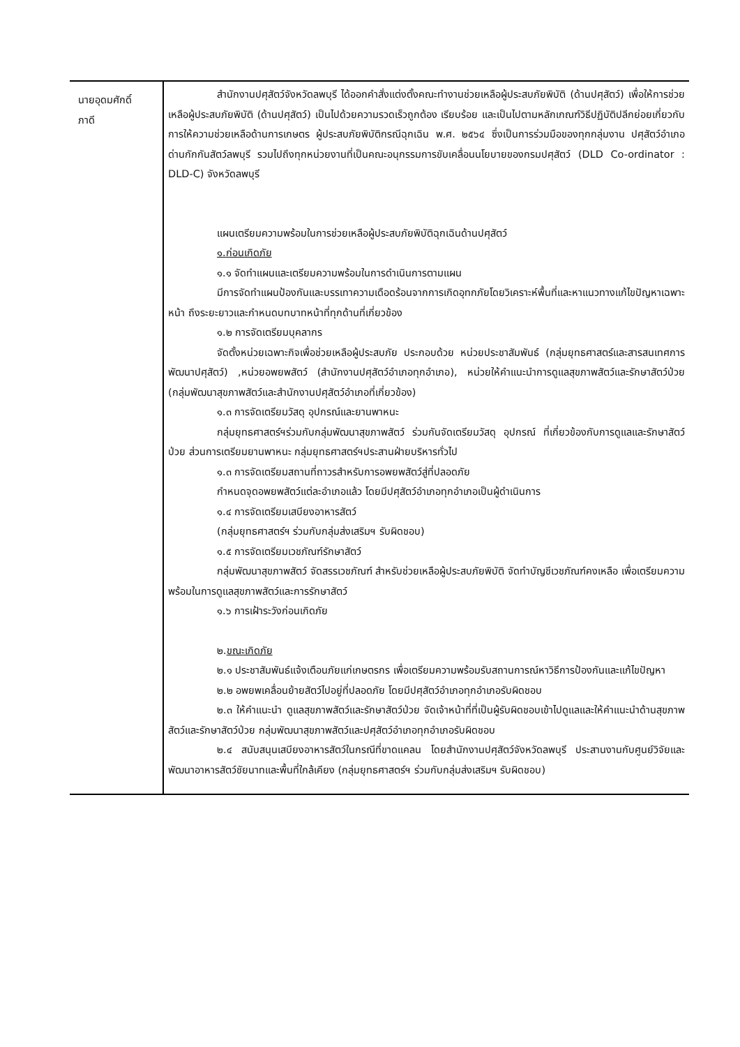| นายอุดมศักดิ์ ภาดี | สำนักงานปศุสัตว์จังหวัดลพบุรี ได้ออกคำสั่งแต่งตั้งคณะทำงานช่วยเหลือผู้ประสบภัยพิบัติ (ด้านปศุสัตว์) เพื่อให้การช่วยเหลือผู้ประสบภัยพิบัติ (ด้านปศุสัตว์) เป็นไปด้วยความรวดเร็วถูกต้อง เรียบร้อย และเป็นไปตามหลักเกณฑ์วิธีปฏิบัติปลีกย่อยเกี่ยวกับการให้ความช่วยเหลือด้านการเกษตร ผู้ประสบภัยพิบัติกรณีฉุกเฉิน พ.ศ. ๒๕๖๔ ซึ่งเป็นการร่วมมือของทุกกลุ่มงาน ปศุสัตว์อำเภอ ด่านกักกันสัตว์ลพบุรี รวมไปถึงทุกหน่วยงานที่เป็นคณะอนุกรรมการขับเคลื่อนนโยบายของกรมปศุสัตว์ (DLD Co-ordinator : DLD-C) จังหวัดลพบุรี แผนเตรียมความพร้อมในการช่วยเหลือผู้ประสบภัยพิบัติฉุกเฉินด้านปศุสัตว์ ๑.ก่อนเกิดภัย ๑.๑ จัดทำแผนและเตรียมความพร้อมในการดำเนินการตามแผน มีการจัดทำแผนป้องกันและบรรเทาความเดือดร้อนจากการเกิดอุทกภัยโดยวิเคราะห์พื้นที่และหาแนวทางแก้ไขปัญหาเฉพาะหน้า ถึงระยะยาวและกำหนดบทบาทหน้าที่ทุกด้านที่เกี่ยวข้อง ๑.๒ การจัดเตรียมบุคลากร จัดตั้งหน่วยเฉพาะกิจเพื่อช่วยเหลือผู้ประสบภัย ประกอบด้วย หน่วยประชาสัมพันธ์ (กลุ่มยุทธศาสตร์และสารสนเทศการพัฒนาปศุสัตว์) ,หน่วยอพยพสัตว์ (สำนักงานปศุสัตว์อำเภอทุกอำเภอ), หน่วยให้คำแนะนำการดูแลสุขภาพสัตว์และรักษาสัตว์ป่วย (กลุ่มพัฒนาสุขภาพสัตว์และสำนักงานปศุสัตว์อำเภอที่เกี่ยวข้อง) ๑.๓ การจัดเตรียมวัสดุ อุปกรณ์และยานพาหนะ กลุ่มยุทธศาสตร์ฯร่วมกับกลุ่มพัฒนาสุขภาพสัตว์ ร่วมกันจัดเตรียมวัสดุ อุปกรณ์ ที่เกี่ยวข้องกับการดูแลและรักษาสัตว์ป่วย ส่วนการเตรียมยานพาหนะ กลุ่มยุทธศาสตร์ฯประสานฝ่ายบริหารทั่วไป ๑.๓ การจัดเตรียมสถานที่ถาวรสำหรับการอพยพสัตว์สู่ที่ปลอดภัย กำหนดจุดอพยพสัตว์แต่ละอำเภอแล้ว โดยมีปศุสัตว์อำเภอทุกอำเภอเป็นผู้ดำเนินการ ๑.๔ การจัดเตรียมเสบียงอาหารสัตว์ (กลุ่มยุทธศาสตร์ฯ ร่วมกับกลุ่มส่งเสริมฯ รับผิดชอบ) ๑.๕ การจัดเตรียมเวชภัณฑ์รักษาสัตว์ กลุ่มพัฒนาสุขภาพสัตว์ จัดสรรเวชภัณฑ์ สำหรับช่วยเหลือผู้ประสบภัยพิบัติ จัดทำบัญชีเวชภัณฑ์คงเหลือ เพื่อเตรียมความพร้อมในการดูแลสุขภาพสัตว์และการรักษาสัตว์ ๑.๖ การเฝ้าระวังก่อนเกิดภัย ๒. ขณะเกิดภัย ๒.๑ ประชาสัมพันธ์แจ้งเตือนภัยแก่เกษตรกร เพื่อเตรียมความพร้อมรับสถานการณ์หาวิธีการป้องกันและแก้ไขปัญหา ๒.๒ อพยพเคลื่อนย้ายสัตว์ไปอยู่ที่ปลอดภัย โดยมีปศุสัตว์อำเภอทุกอำเภอรับผิดชอบ ๒.๓ ให้คำแนะนำ ดูแลสุขภาพสัตว์และรักษาสัตว์ป่วย จัดเจ้าหน้าที่ที่เป็นผู้รับผิดชอบเข้าไปดูแลและให้คำแนะนำด้านสุขภาพสัตว์และรักษาสัตว์ป่วย กลุ่มพัฒนาสุขภาพสัตว์และปศุสัตว์อำเภอทุกอำเภอรับผิดชอบ ๒.๔ สนับสนุนเสบียงอาหารสัตว์ในกรณีที่ขาดแคลน โดยสำนักงานปศุสัตว์จังหวัดลพบุรี ประสานงานกับศูนย์วิจัยและพัฒนาอาหารสัตว์ชัยนาทและพื้นที่ใกล้เคียง (กลุ่มยุทธศาสตร์ฯ ร่วมกับกลุ่มส่งเสริมฯ รับผิดชอบ) |